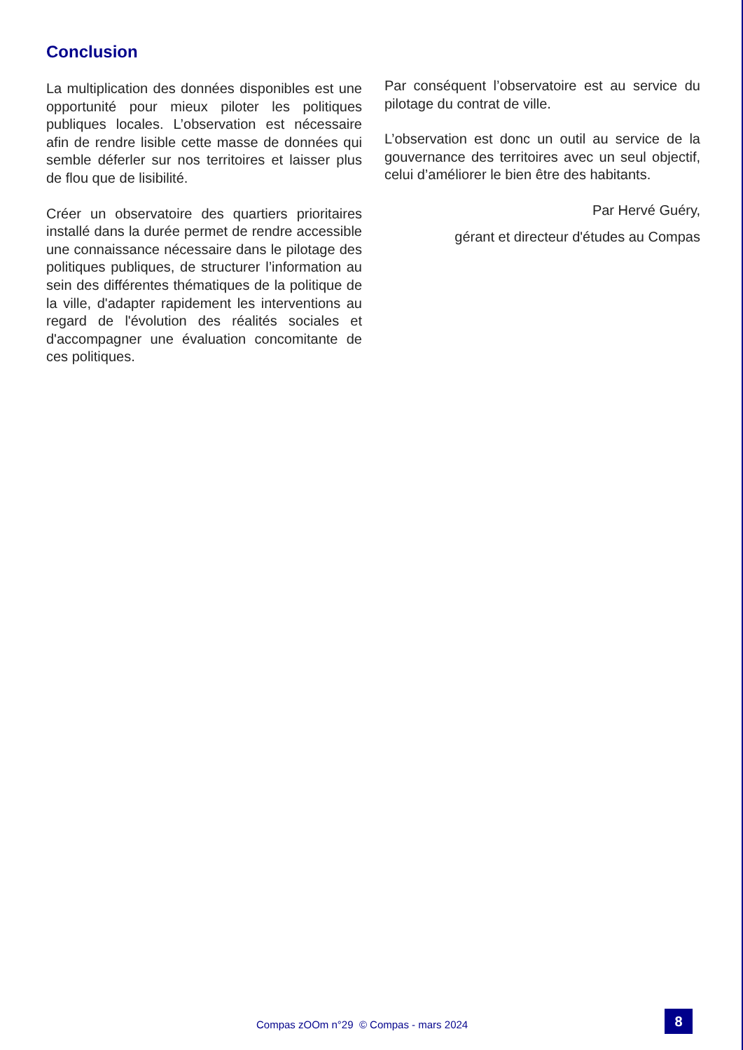Conclusion
La multiplication des données disponibles est une opportunité pour mieux piloter les politiques publiques locales. L’observation est nécessaire afin de rendre lisible cette masse de données qui semble déferler sur nos territoires et laisser plus de flou que de lisibilité.
Créer un observatoire des quartiers prioritaires installé dans la durée permet de rendre accessible une connaissance nécessaire dans le pilotage des politiques publiques, de structurer l’information au sein des différentes thématiques de la politique de la ville, d'adapter rapidement les interventions au regard de l'évolution des réalités sociales et d'accompagner une évaluation concomitante de ces politiques.
Par conséquent l’observatoire est au service du pilotage du contrat de ville.
L’observation est donc un outil au service de la gouvernance des territoires avec un seul objectif, celui d’améliorer le bien être des habitants.
Par Hervé Guéry,
gérant et directeur d'études au Compas
Compas zOOm n°29 © Compas - mars 2024
8